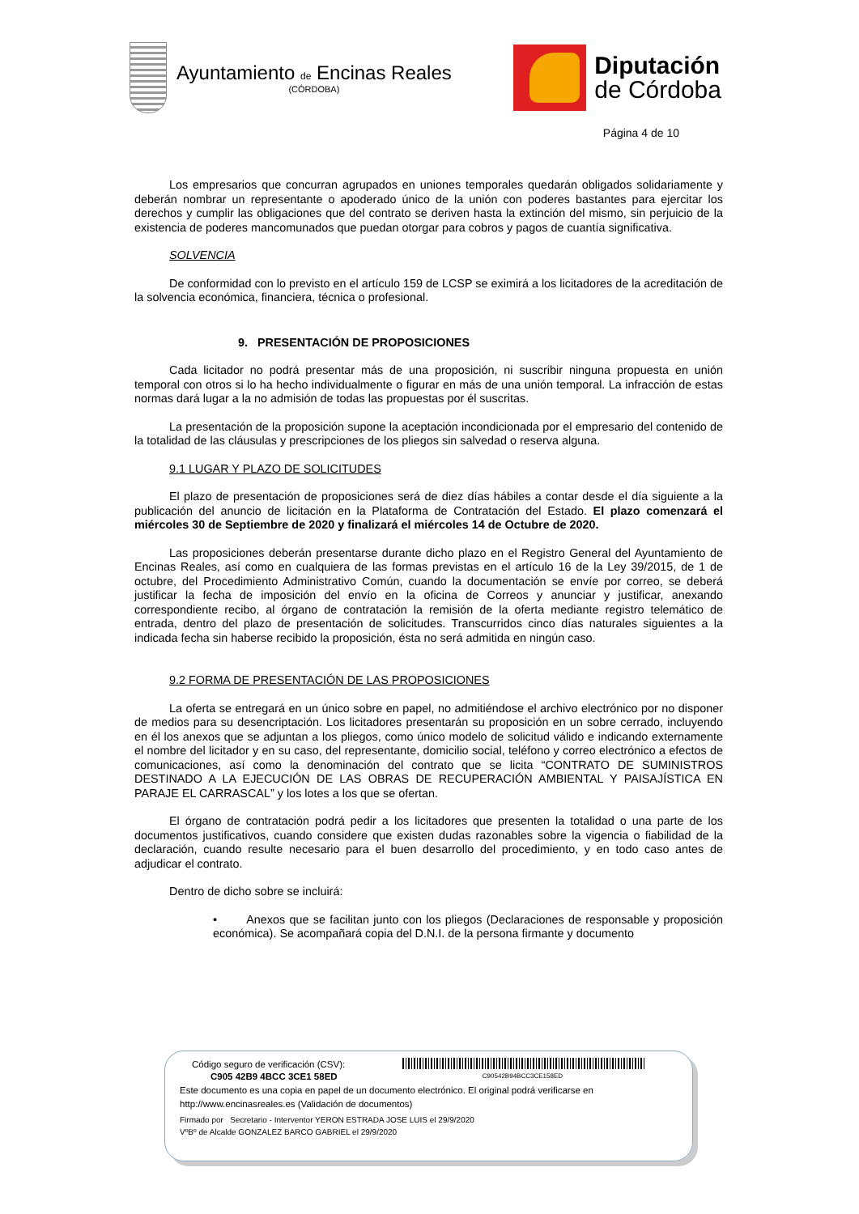Ayuntamiento de Encinas Reales
(CÓRDOBA)
Diputación
de Córdoba
Página 4 de 10
Los empresarios que concurran agrupados en uniones temporales quedarán obligados solidariamente y deberán nombrar un representante o apoderado único de la unión con poderes bastantes para ejercitar los derechos y cumplir las obligaciones que del contrato se deriven hasta la extinción del mismo, sin perjuicio de la existencia de poderes mancomunados que puedan otorgar para cobros y pagos de cuantía significativa.
SOLVENCIA
De conformidad con lo previsto en el artículo 159 de LCSP se eximirá a los licitadores de la acreditación de la solvencia económica, financiera, técnica o profesional.
9. PRESENTACIÓN DE PROPOSICIONES
Cada licitador no podrá presentar más de una proposición, ni suscribir ninguna propuesta en unión temporal con otros si lo ha hecho individualmente o figurar en más de una unión temporal. La infracción de estas normas dará lugar a la no admisión de todas las propuestas por él suscritas.
La presentación de la proposición supone la aceptación incondicionada por el empresario del contenido de la totalidad de las cláusulas y prescripciones de los pliegos sin salvedad o reserva alguna.
9.1 LUGAR Y PLAZO DE SOLICITUDES
El plazo de presentación de proposiciones será de diez días hábiles a contar desde el día siguiente a la publicación del anuncio de licitación en la Plataforma de Contratación del Estado. El plazo comenzará el miércoles 30 de Septiembre de 2020 y finalizará el miércoles 14 de Octubre de 2020.
Las proposiciones deberán presentarse durante dicho plazo en el Registro General del Ayuntamiento de Encinas Reales, así como en cualquiera de las formas previstas en el artículo 16 de la Ley 39/2015, de 1 de octubre, del Procedimiento Administrativo Común, cuando la documentación se envíe por correo, se deberá justificar la fecha de imposición del envío en la oficina de Correos y anunciar y justificar, anexando correspondiente recibo, al órgano de contratación la remisión de la oferta mediante registro telemático de entrada, dentro del plazo de presentación de solicitudes. Transcurridos cinco días naturales siguientes a la indicada fecha sin haberse recibido la proposición, ésta no será admitida en ningún caso.
9.2 FORMA DE PRESENTACIÓN DE LAS PROPOSICIONES
La oferta se entregará en un único sobre en papel, no admitiéndose el archivo electrónico por no disponer de medios para su desencriptación. Los licitadores presentarán su proposición en un sobre cerrado, incluyendo en él los anexos que se adjuntan a los pliegos, como único modelo de solicitud válido e indicando externamente el nombre del licitador y en su caso, del representante, domicilio social, teléfono y correo electrónico a efectos de comunicaciones, así como la denominación del contrato que se licita “CONTRATO DE SUMINISTROS DESTINADO A LA EJECUCIÓN DE LAS OBRAS DE RECUPERACIÓN AMBIENTAL Y PAISAJÍSTICA EN PARAJE EL CARRASCAL” y los lotes a los que se ofertan.
El órgano de contratación podrá pedir a los licitadores que presenten la totalidad o una parte de los documentos justificativos, cuando considere que existen dudas razonables sobre la vigencia o fiabilidad de la declaración, cuando resulte necesario para el buen desarrollo del procedimiento, y en todo caso antes de adjudicar el contrato.
Dentro de dicho sobre se incluirá:
• Anexos que se facilitan junto con los pliegos (Declaraciones de responsable y proposición económica). Se acompañará copia del D.N.I. de la persona firmante y documento
Código seguro de verificación (CSV):
C905 42B9 4BCC 3CE1 58ED
C90542B94BCC3CE158ED
Este documento es una copia en papel de un documento electrónico. El original podrá verificarse en
http://www.encinasreales.es (Validación de documentos)
Firmado por Secretario - Interventor YERON ESTRADA JOSE LUIS el 29/9/2020
VºBº de Alcalde GONZALEZ BARCO GABRIEL el 29/9/2020